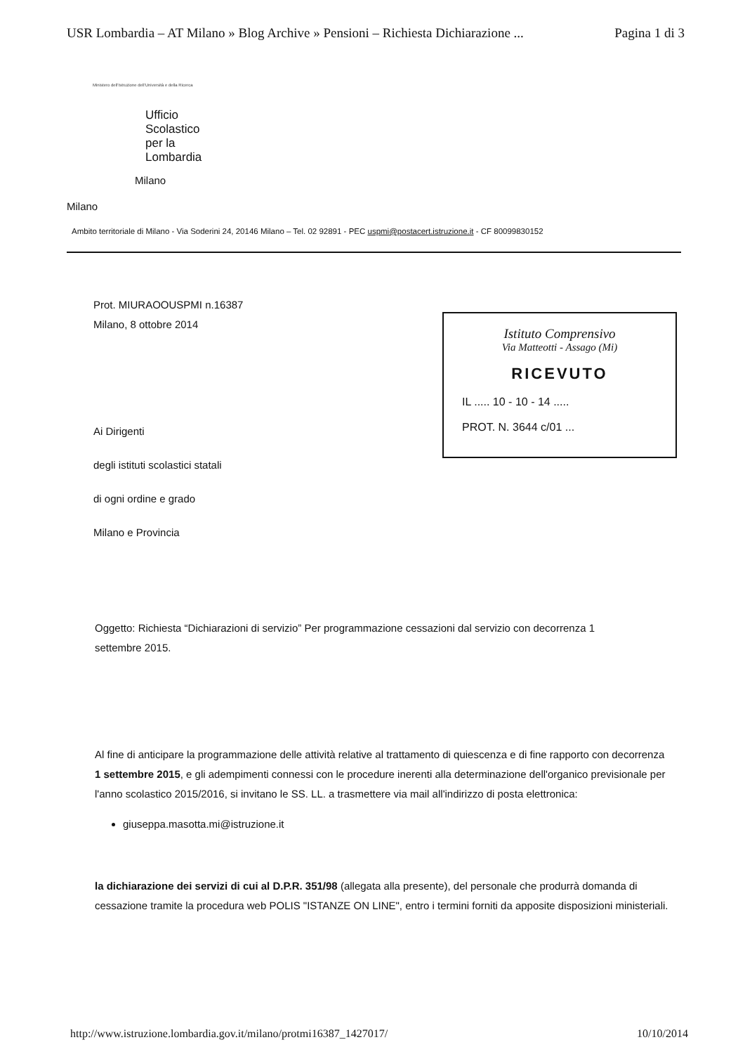USR Lombardia – AT Milano » Blog Archive » Pensioni – Richiesta Dichiarazione ... Pagina 1 di 3
Ministero dell'Istruzione dell'Università e della Ricerca
Ufficio
Scolastico
per la
Lombardia
Milano
Milano
Ambito territoriale di Milano - Via Soderini 24, 20146 Milano – Tel. 02 92891 - PEC uspmi@postacert.istruzione.it - CF 80099830152
Prot. MIURAOOUSPMI n.16387
Milano, 8 ottobre 2014
Istituto Comprensivo
Via Matteotti - Assago (Mi)
RICEVUTO
IL ..... 10 - 10 - 14 .....
PROT. N. 3644 c/01 ...
Ai Dirigenti
degli istituti scolastici statali
di ogni ordine e grado
Milano e Provincia
Oggetto: Richiesta “Dichiarazioni di servizio” Per programmazione cessazioni dal servizio con decorrenza 1 settembre 2015.
Al fine di anticipare la programmazione delle attività relative al trattamento di quiescenza e di fine rapporto con decorrenza 1 settembre 2015, e gli adempimenti connessi con le procedure inerenti alla determinazione dell'organico previsionale per l'anno scolastico 2015/2016, si invitano le SS. LL. a trasmettere via mail all'indirizzo di posta elettronica:
giuseppa.masotta.mi@istruzione.it
la dichiarazione dei servizi di cui al D.P.R. 351/98 (allegata alla presente), del personale che produrrà domanda di cessazione tramite la procedura web POLIS "ISTANZE ON LINE", entro i termini forniti da apposite disposizioni ministeriali.
http://www.istruzione.lombardia.gov.it/milano/protmi16387_1427017/ 10/10/2014